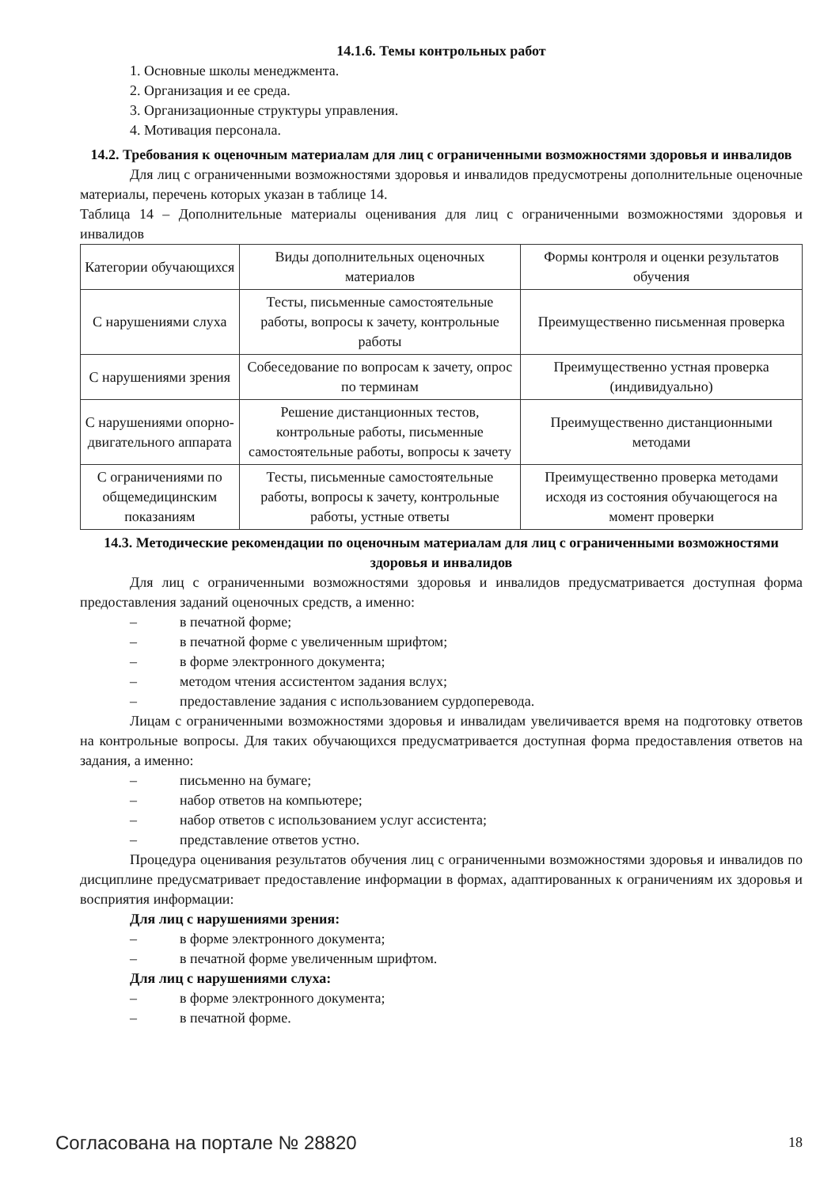14.1.6. Темы контрольных работ
1. Основные школы менеджмента.
2. Организация и ее среда.
3. Организационные структуры управления.
4. Мотивация персонала.
14.2. Требования к оценочным материалам для лиц с ограниченными возможностями здоровья и инвалидов
Для лиц с ограниченными возможностями здоровья и инвалидов предусмотрены дополнительные оценочные материалы, перечень которых указан в таблице 14.
Таблица 14 – Дополнительные материалы оценивания для лиц с ограниченными возможностями здоровья и инвалидов
| Категории обучающихся | Виды дополнительных оценочных материалов | Формы контроля и оценки результатов обучения |
| С нарушениями слуха | Тесты, письменные самостоятельные работы, вопросы к зачету, контрольные работы | Преимущественно письменная проверка |
| С нарушениями зрения | Собеседование по вопросам к зачету, опрос по терминам | Преимущественно устная проверка (индивидуально) |
| С нарушениями опорно-двигательного аппарата | Решение дистанционных тестов, контрольные работы, письменные самостоятельные работы, вопросы к зачету | Преимущественно дистанционными методами |
| С ограничениями по общемедицинским показаниям | Тесты, письменные самостоятельные работы, вопросы к зачету, контрольные работы, устные ответы | Преимущественно проверка методами исходя из состояния обучающегося на момент проверки |
14.3. Методические рекомендации по оценочным материалам для лиц с ограниченными возможностями здоровья и инвалидов
Для лиц с ограниченными возможностями здоровья и инвалидов предусматривается доступная форма предоставления заданий оценочных средств, а именно:
– в печатной форме;
– в печатной форме с увеличенным шрифтом;
– в форме электронного документа;
– методом чтения ассистентом задания вслух;
– предоставление задания с использованием сурдоперевода.
Лицам с ограниченными возможностями здоровья и инвалидам увеличивается время на подготовку ответов на контрольные вопросы. Для таких обучающихся предусматривается доступная форма предоставления ответов на задания, а именно:
– письменно на бумаге;
– набор ответов на компьютере;
– набор ответов с использованием услуг ассистента;
– представление ответов устно.
Процедура оценивания результатов обучения лиц с ограниченными возможностями здоровья и инвалидов по дисциплине предусматривает предоставление информации в формах, адаптированных к ограничениям их здоровья и восприятия информации:
Для лиц с нарушениями зрения:
– в форме электронного документа;
– в печатной форме увеличенным шрифтом.
Для лиц с нарушениями слуха:
– в форме электронного документа;
– в печатной форме.
Согласована на портале № 28820 18